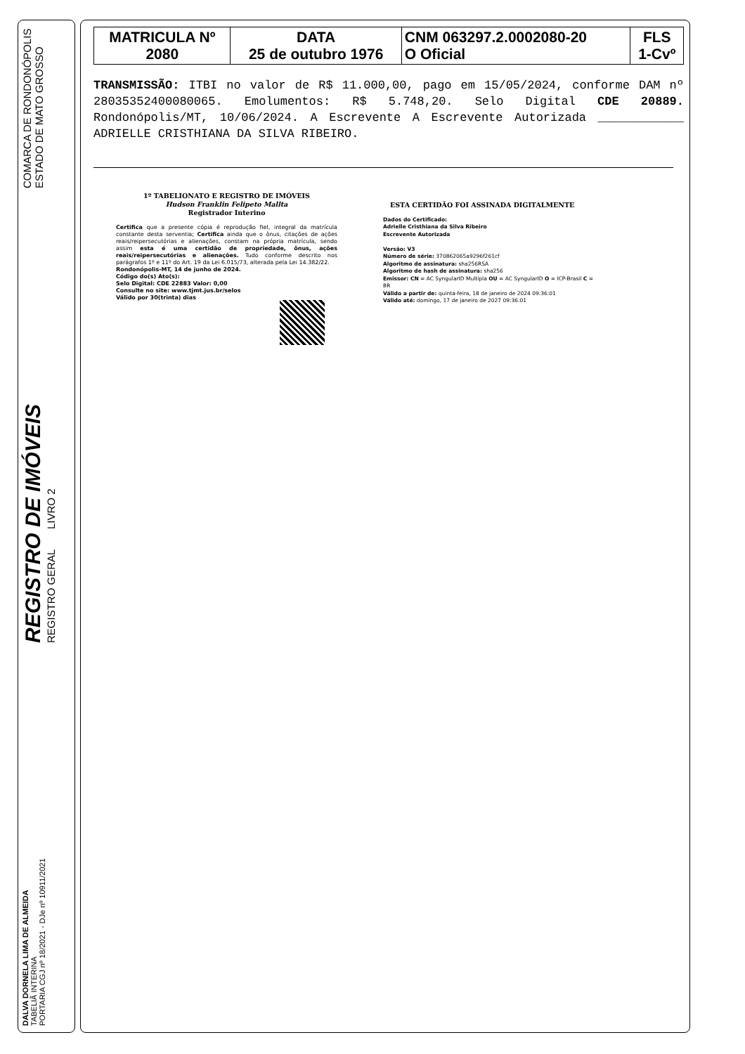DALVA DORNELA LIMA DE ALMEIDA
TABELIÃ INTERINA
PORTARIA CGJ nº 18/2021 - DJe nº 10911/2021
REGISTRO DE IMÓVEIS
REGISTRO GERAL LIVRO 2
COMARCA DE RONDONÓPOLIS
ESTADO DE MATO GROSSO
| MATRICULA Nº 2080 | DATA 25 de outubro 1976 | CNM 063297.2.0002080-20 O Oficial | FLS 1-Cvº |
TRANSMISSÃO: ITBI no valor de R$ 11.000,00, pago em 15/05/2024, conforme DAM nº 28035352400080065. Emolumentos: R$ 5.748,20. Selo Digital CDE 20889. Rondonópolis/MT, 10/06/2024. A Escrevente A Escrevente Autorizada ____________ ADRIELLE CRISTHIANA DA SILVA RIBEIRO.
1º TABELIONATO E REGISTRO DE IMÓVEIS
Hudson Franklin Felipeto Mallta
Registrador Interino
Certifica que a presente cópia é reprodução fiel, integral da matrícula constante desta serventia; Certifica ainda que o ônus, citações de ações reais/reipersecutórias e alienações, constam na própria matrícula, sendo assim esta é uma certidão de propriedade, ônus, ações reais/reipersecutórias e alienações. Tudo conforme descrito nos parágrafos 1º e 11º do Art. 19 da Lei 6.015/73, alterada pela Lei 14.382/22.
Rondonópolis-MT, 14 de junho de 2024.
Código do(s) Ato(s):
Selo Digital: CDE 22883 Valor: 0,00
Consulte no site: www.tjmt.jus.br/selos
Válido por 30(trinta) dias
ESTA CERTIDÃO FOI ASSINADA DIGITALMENTE
Dados do Certificado:
Adrielle Cristhiana da Silva Ribeiro
Escrevente Autorizada
Versão: V3
Número de série: 370862065a9296f261cf
Algoritmo de assinatura: sha256RSA
Algoritmo de hash de assinatura: sha256
Emissor: CN = AC SyngularID Multipla OU = AC SyngularID O = ICP-Brasil C = BR
Válido a partir de: quinta-feira, 18 de janeiro de 2024 09:36:01
Válido até: domingo, 17 de janeiro de 2027 09:36:01